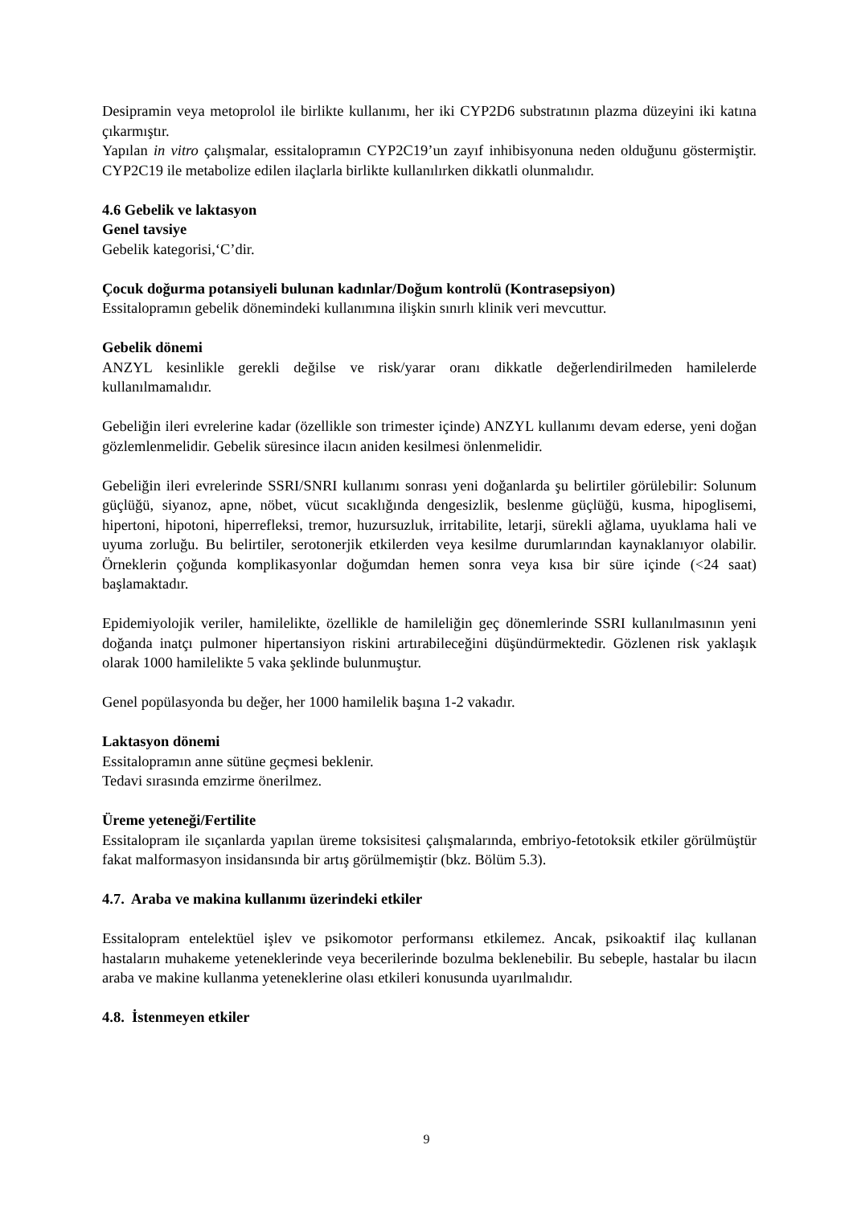Desipramin veya metoprolol ile birlikte kullanımı, her iki CYP2D6 substratının plazma düzeyini iki katına çıkarmıştır.
Yapılan in vitro çalışmalar, essitalopramın CYP2C19’un zayıf inhibisyonuna neden olduğunu göstermiştir. CYP2C19 ile metabolize edilen ilaçlarla birlikte kullanılırken dikkatli olunmalıdır.
4.6 Gebelik ve laktasyon
Genel tavsiye
Gebelik kategorisi,‘C’dir.
Çocuk doğurma potansiyeli bulunan kadınlar/Doğum kontrolü (Kontrasepsiyon)
Essitalopramın gebelik dönemindeki kullanımına ilişkin sınırlı klinik veri mevcuttur.
Gebelik dönemi
ANZYL kesinlikle gerekli değilse ve risk/yarar oranı dikkatle değerlendirilmeden hamilelerde kullanılmamalıdır.
Gebeliğin ileri evrelerine kadar (özellikle son trimester içinde) ANZYL kullanımı devam ederse, yeni doğan gözlemlenmelidir. Gebelik süresince ilacın aniden kesilmesi önlenmelidir.
Gebeliğin ileri evrelerinde SSRI/SNRI kullanımı sonrası yeni doğanlarda şu belirtiler görülebilir: Solunum güçlüğü, siyanoz, apne, nöbet, vücut sıcaklığında dengesizlik, beslenme güçlüğü, kusma, hipoglisemi, hipertoni, hipotoni, hiperrefleksi, tremor, huzursuzluk, irritabilite, letarji, sürekli ağlama, uyuklama hali ve uyuma zorluğu. Bu belirtiler, serotonerjik etkilerden veya kesilme durumlarından kaynaklanıyor olabilir. Örneklerin çoğunda komplikasyonlar doğumdan hemen sonra veya kısa bir süre içinde (<24 saat) başlamaktadır.
Epidemiyolojik veriler, hamilelikte, özellikle de hamileliğin geç dönemlerinde SSRI kullanılmasının yeni doğanda inatçı pulmoner hipertansiyon riskini artırabileceğini düşündürmektedir. Gözlenen risk yaklaşık olarak 1000 hamilelikte 5 vaka şeklinde bulunmuştur.
Genel popülasyonda bu değer, her 1000 hamilelik başına 1-2 vakadır.
Laktasyon dönemi
Essitalopramın anne sütüne geçmesi beklenir.
Tedavi sırasında emzirme önerilmez.
Üreme yeteneği/Fertilite
Essitalopram ile sıçanlarda yapılan üreme toksisitesi çalışmalarında, embriyo-fetotoksik etkiler görülmüştür fakat malformasyon insidansında bir artış görülmemiştir (bkz. Bölüm 5.3).
4.7. Araba ve makina kullanımı üzerindeki etkiler
Essitalopram entelektüel işlev ve psikomotor performansı etkilemez. Ancak, psikoaktif ilaç kullanan hastaların muhakeme yeteneklerinde veya becerilerinde bozulma beklenebilir. Bu sebeple, hastalar bu ilacın araba ve makine kullanma yeteneklerine olası etkileri konusunda uyarılmalıdır.
4.8. İstenmeyen etkiler
9